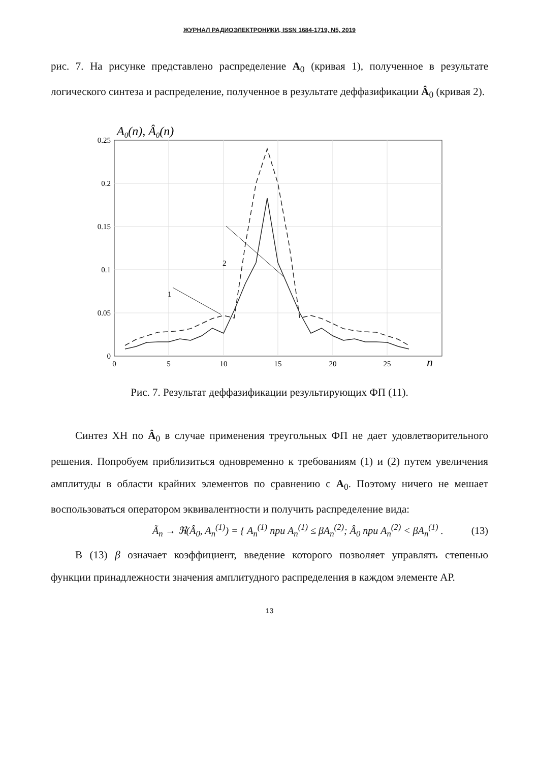ЖУРНАЛ РАДИОЭЛЕКТРОНИКИ, ISSN 1684-1719, N5, 2019
рис. 7. На рисунке представлено распределение A<sub>0</sub> (кривая 1), полученное в результате логического синтеза и распределение, полученное в результате деффазификации Â<sub>0</sub> (кривая 2).
A0(n), Â0(n)
0.25
0.2
0.15
0.1
0.05
0
0
5
10
15
20
25
n
2
1
Рис. 7. Результат деффазификации результирующих ФП (11).
Синтез ХН по Â<sub>0</sub> в случае применения треугольных ФП не дает удовлетворительного решения. Попробуем приблизиться одновременно к требованиям (1) и (2) путем увеличения амплитуды в области крайних элементов по сравнению с A<sub>0</sub>. Поэтому ничего не мешает воспользоваться оператором эквивалентности и получить распределение вида:
Ã<sub>n</sub> → ℜ(Â<sub>0</sub>, A<sub>n</sub><sup>(1)</sup>) = { A<sub>n</sub><sup>(1)</sup> при A<sub>n</sub><sup>(1)</sup> ≤ βA<sub>n</sub><sup>(2)</sup>; Â<sub>0</sub> при A<sub>n</sub><sup>(2)</sup> < βA<sub>n</sub><sup>(1)</sup> . (13)
В (13) β означает коэффициент, введение которого позволяет управлять степенью функции принадлежности значения амплитудного распределения в каждом элементе АР.
13